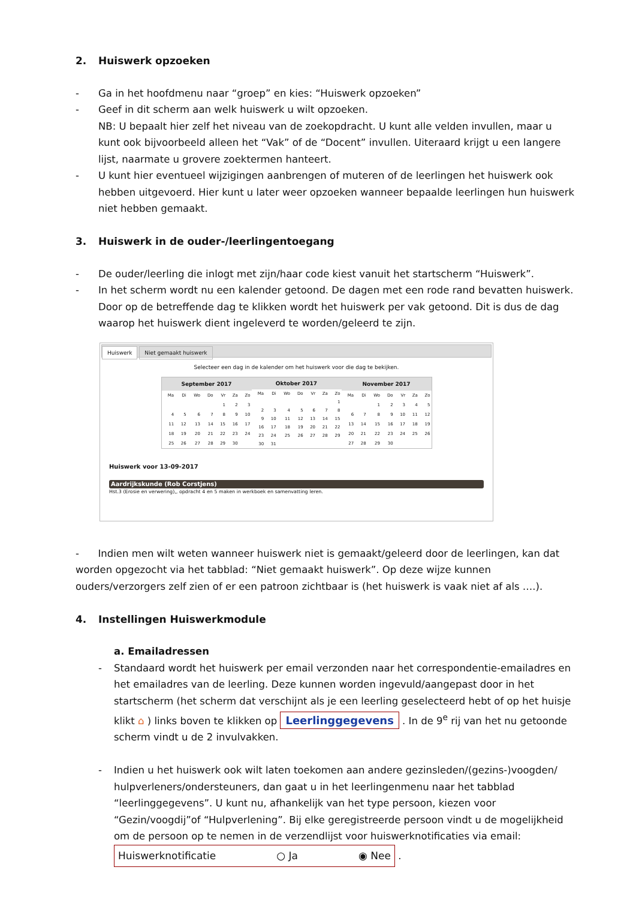2. Huiswerk opzoeken
- Ga in het hoofdmenu naar “groep” en kies: “Huiswerk opzoeken”
- Geef in dit scherm aan welk huiswerk u wilt opzoeken.
NB: U bepaalt hier zelf het niveau van de zoekopdracht. U kunt alle velden invullen, maar u kunt ook bijvoorbeeld alleen het “Vak” of de “Docent” invullen. Uiteraard krijgt u een langere lijst, naarmate u grovere zoektermen hanteert.
- U kunt hier eventueel wijzigingen aanbrengen of muteren of de leerlingen het huiswerk ook hebben uitgevoerd. Hier kunt u later weer opzoeken wanneer bepaalde leerlingen hun huiswerk niet hebben gemaakt.
3. Huiswerk in de ouder-/leerlingentoegang
- De ouder/leerling die inlogt met zijn/haar code kiest vanuit het startscherm “Huiswerk”.
- In het scherm wordt nu een kalender getoond. De dagen met een rode rand bevatten huiswerk. Door op de betreffende dag te klikken wordt het huiswerk per vak getoond. Dit is dus de dag waarop het huiswerk dient ingeleverd te worden/geleerd te zijn.
Huiswerk Niet gemaakt huiswerk
Selecteer een dag in de kalender om het huiswerk voor die dag te bekijken.
| September 2017 | | | | | | |
| --- | --- | --- | --- | --- | --- | --- |
| Ma | Di | Wo | Do | Vr | Za | Zo |
| | | | | 1 | 2 | 3 |
| 4 | 5 | 6 | 7 | 8 | 9 | 10 |
| 11 | 12 | 13 | 14 | 15 | 16 | 17 |
| 18 | 19 | 20 | 21 | 22 | 23 | 24 |
| 25 | 26 | 27 | 28 | 29 | 30 | |
| Oktober 2017 | | | | | | |
| --- | --- | --- | --- | --- | --- | --- |
| Ma | Di | Wo | Do | Vr | Za | Zo |
| | | | | | | 1 |
| 2 | 3 | 4 | 5 | 6 | 7 | 8 |
| 9 | 10 | 11 | 12 | 13 | 14 | 15 |
| 16 | 17 | 18 | 19 | 20 | 21 | 22 |
| 23 | 24 | 25 | 26 | 27 | 28 | 29 |
| 30 | 31 | | | | | |
| November 2017 | | | | | | |
| --- | --- | --- | --- | --- | --- | --- |
| Ma | Di | Wo | Do | Vr | Za | Zo |
| | | 1 | 2 | 3 | 4 | 5 |
| 6 | 7 | 8 | 9 | 10 | 11 | 12 |
| 13 | 14 | 15 | 16 | 17 | 18 | 19 |
| 20 | 21 | 22 | 23 | 24 | 25 | 26 |
| 27 | 28 | 29 | 30 | | | |
Huiswerk voor 13-09-2017
Aardrijkskunde (Rob Corstjens)
Hst.3 (Erosie en verwering),, opdracht 4 en 5 maken in werkboek en samenvatting leren.
- Indien men wilt weten wanneer huiswerk niet is gemaakt/geleerd door de leerlingen, kan dat worden opgezocht via het tabblad: “Niet gemaakt huiswerk”. Op deze wijze kunnen ouders/verzorgers zelf zien of er een patroon zichtbaar is (het huiswerk is vaak niet af als ….).
4. Instellingen Huiswerkmodule
a. Emailadressen
- Standaard wordt het huiswerk per email verzonden naar het correspondentie-emailadres en het emailadres van de leerling. Deze kunnen worden ingevuld/aangepast door in het startscherm (het scherm dat verschijnt als je een leerling geselecteerd hebt of op het huisje klikt ⌂ ) links boven te klikken op Leerlinggegevens . In de 9<sup>e</sup> rij van het nu getoonde scherm vindt u de 2 invulvakken.
- Indien u het huiswerk ook wilt laten toekomen aan andere gezinsleden/(gezins-)voogden/ hulpverleners/ondersteuners, dan gaat u in het leerlingenmenu naar het tabblad “leerlinggegevens”. U kunt nu, afhankelijk van het type persoon, kiezen voor “Gezin/voogdij”of “Hulpverlening”. Bij elke geregistreerde persoon vindt u de mogelijkheid om de persoon op te nemen in de verzendlijst voor huiswerknotificaties via email:
Huiswerknotificatie ○ Ja ◉ Nee .